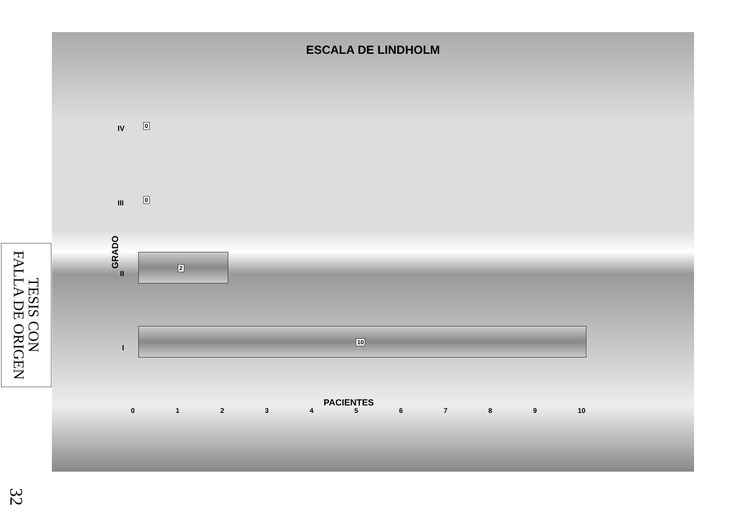TESIS CON
FALLA DE ORIGEN
ESCALA DE LINDHOLM
IV 0
III 0
II
2
I
10
GRADO
0 1 2 3 4 5 6 7 8 9 10
PACIENTES
32